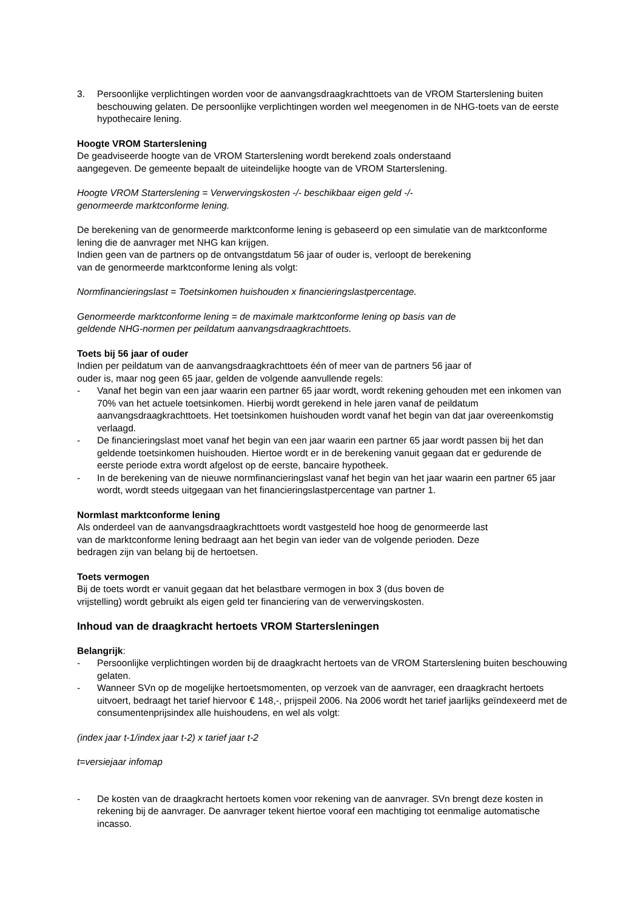3. Persoonlijke verplichtingen worden voor de aanvangsdraagkrachttoets van de VROM Startersle­ning buiten beschouwing gelaten. De persoonlijke verplichtingen worden wel meegenomen in de NHG-toets van de eerste hypothecaire lening.
Hoogte VROM Starterslening
De geadviseerde hoogte van de VROM Starterslening wordt berekend zoals onderstaand
aangegeven. De gemeente bepaalt de uiteindelijke hoogte van de VROM Starterslening.
Hoogte VROM Starterslening = Verwervingskosten -/- beschikbaar eigen geld -/-
genormeerde marktconforme lening.
De berekening van de genormeerde marktconforme lening is gebaseerd op een simulatie van de marktconforme lening die de aanvrager met NHG kan krijgen.
Indien geen van de partners op de ontvangstdatum 56 jaar of ouder is, verloopt de berekening
van de genormeerde marktconforme lening als volgt:
Normfinancieringslast = Toetsinkomen huishouden x financieringslastpercentage.
Genormeerde marktconforme lening = de maximale marktconforme lening op basis van de
geldende NHG-normen per peildatum aanvangsdraagkrachttoets.
Toets bij 56 jaar of ouder
Indien per peildatum van de aanvangsdraagkrachttoets één of meer van de partners 56 jaar of
ouder is, maar nog geen 65 jaar, gelden de volgende aanvullende regels:
- Vanaf het begin van een jaar waarin een partner 65 jaar wordt, wordt rekening gehouden met een inkomen van 70% van het actuele toetsinkomen. Hierbij wordt gerekend in hele jaren vanaf de peildatum aanvangsdraagkrachttoets. Het toetsinkomen huishouden wordt vanaf het begin van dat jaar overeenkomstig verlaagd.
- De financieringslast moet vanaf het begin van een jaar waarin een partner 65 jaar wordt passen bij het dan geldende toetsinkomen huishouden. Hiertoe wordt er in de berekening vanuit gegaan dat er gedurende de eerste periode extra wordt afgelost op de eerste, bancaire hypotheek.
- In de berekening van de nieuwe normfinancieringslast vanaf het begin van het jaar waarin een partner 65 jaar wordt, wordt steeds uitgegaan van het financieringslastpercentage van partner 1.
Normlast marktconforme lening
Als onderdeel van de aanvangsdraagkrachttoets wordt vastgesteld hoe hoog de genormeerde last
van de marktconforme lening bedraagt aan het begin van ieder van de volgende perioden. Deze
bedragen zijn van belang bij de hertoetsen.
Toets vermogen
Bij de toets wordt er vanuit gegaan dat het belastbare vermogen in box 3 (dus boven de
vrijstelling) wordt gebruikt als eigen geld ter financiering van de verwervingskosten.
Inhoud van de draagkracht hertoets VROM Starterslening­en
Belangrijk:
- Persoonlijke verplichtingen worden bij de draagkracht hertoets van de VROM Starterslening bui­ten beschouwing gelaten.
- Wanneer SVn op de mogelijke hertoetsmomenten, op verzoek van de aanvrager, een draagkracht hertoets uitvoert, bedraagt het tarief hiervoor € 148,-, prijspeil 2006. Na 2006 wordt het tarief jaar­lijks geïndexeerd met de consumentenprijsindex alle huishoudens, en wel als volgt:
(index jaar t-1/index jaar t-2) x tarief jaar t-2
t=versiejaar infomap
- De kosten van de draagkracht hertoets komen voor rekening van de aanvrager. SVn brengt deze kosten in rekening bij de aanvrager. De aanvrager tekent hiertoe vooraf een machtiging tot een­malige automatische incasso.